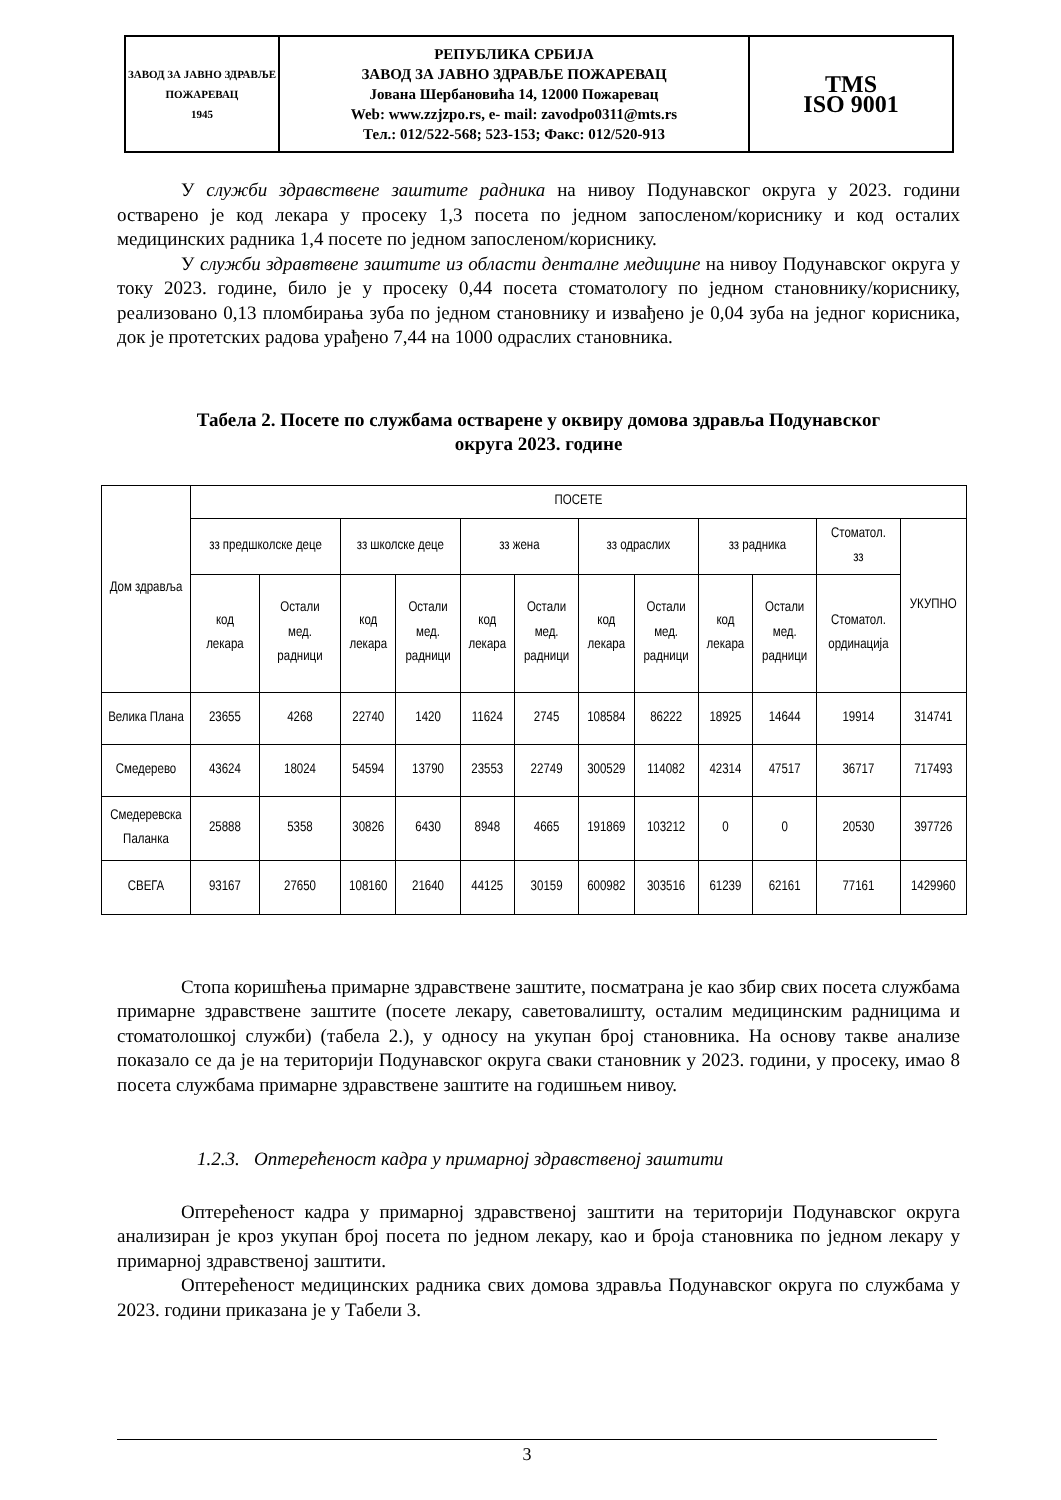| ЗАВОД ЗА ЈАВНО ЗДРАВЉЕ ПОЖАРЕВАЦ 1945 | РЕПУБЛИКА СРБИЈА ЗАВОД ЗА ЈАВНО ЗДРАВЉЕ ПОЖАРЕВАЦ Јована Шербановића 14, 12000 Пожаревац Web: www.zzjzpo.rs, e- mail: zavodpo0311@mts.rs Тел.: 012/522-568; 523-153; Факс: 012/520-913 | TMS ISO 9001 |
У служби здравствене заштите радника на нивоу Подунавског округа у 2023. години остварено је код лекара у просеку 1,3 посета по једном запосленом/кориснику и код осталих медицинских радника 1,4 посете по једном запосленом/кориснику.
У служби здравтвене заштите из области денталне медицине на нивоу Подунавског округа у току 2023. године, било је у просеку 0,44 посета стоматологу по једном становнику/кориснику, реализовано 0,13 пломбирања зуба по једном становнику и извађено је 0,04 зуба на једног корисника, док је протетских радова урађено 7,44 на 1000 одраслих становника.
Табела 2. Посете по службама остварене у оквиру домова здравља Подунавског
округа 2023. године
| Дом здравља | ПОСЕТЕ | | | | | | | | | | | |
| --- | --- | --- | --- | --- | --- | --- | --- | --- | --- | --- | --- | --- |
| | зз предшколске деце | | зз школске деце | | зз жена | | зз одраслих | | зз радника | | Стоматол. зз | УКУПНО |
| | код лекара | Остали мед. радници | код лекара | Остали мед. радници | код лекара | Остали мед. радници | код лекара | Остали мед. радници | код лекара | Остали мед. радници | Стоматол. ординација | |
| Велика Плана | 23655 | 4268 | 22740 | 1420 | 11624 | 2745 | 108584 | 86222 | 18925 | 14644 | 19914 | 314741 |
| Смедерево | 43624 | 18024 | 54594 | 13790 | 23553 | 22749 | 300529 | 114082 | 42314 | 47517 | 36717 | 717493 |
| Смедеревска Паланка | 25888 | 5358 | 30826 | 6430 | 8948 | 4665 | 191869 | 103212 | 0 | 0 | 20530 | 397726 |
| СВЕГА | 93167 | 27650 | 108160 | 21640 | 44125 | 30159 | 600982 | 303516 | 61239 | 62161 | 77161 | 1429960 |
Стопа коришћења примарне здравствене заштите, посматрана је као збир свих посета службама примарне здравствене заштите (посете лекару, саветовалишту, осталим медицинским радницима и стоматолошкој служби) (табела 2.), у односу на укупан број становника. На основу такве анализе показало се да је на територији Подунавског округа сваки становник у 2023. години, у просеку, имао 8 посета службама примарне здравствене заштите на годишњем нивоу.
1.2.3. Оптерећеност кадра у примарној здравственој заштити
Оптерећеност кадра у примарној здравственој заштити на територији Подунавског округа анализиран је кроз укупан број посета по једном лекару, као и броја становника по једном лекару у примарној здравственој заштити.
Оптерећеност медицинских радника свих домова здравља Подунавског округа по службама у 2023. години приказана је у Табели 3.
3